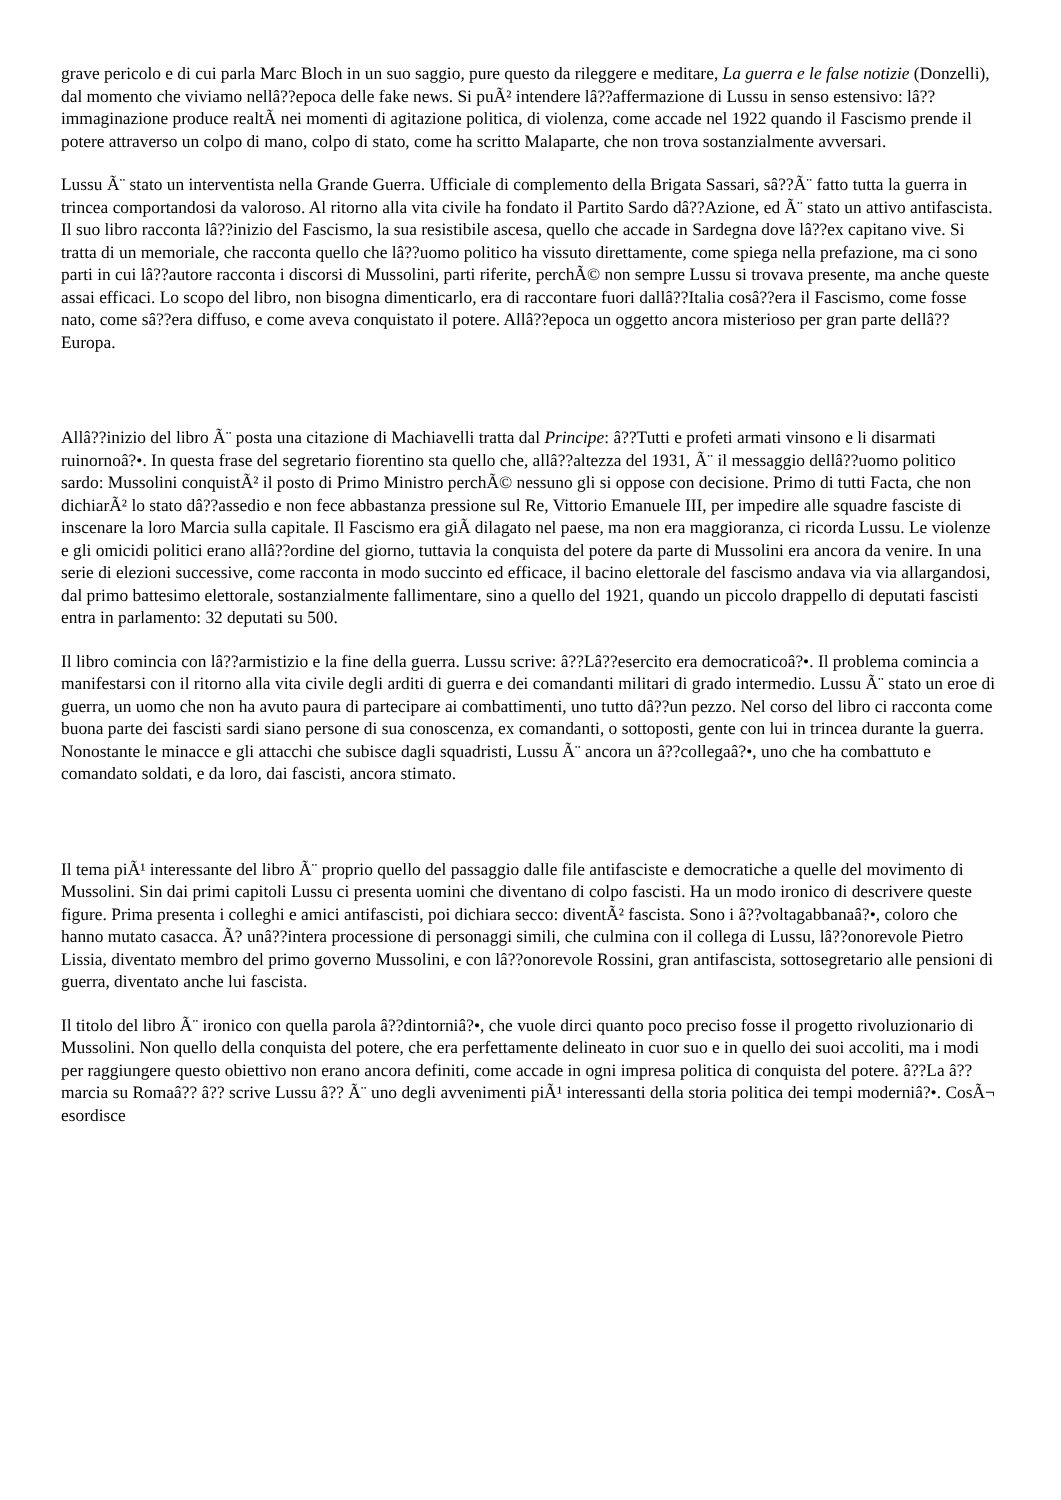grave pericolo e di cui parla Marc Bloch in un suo saggio, pure questo da rileggere e meditare, La guerra e le false notizie (Donzelli), dal momento che viviamo nellâ??epoca delle fake news. Si puÃ² intendere lâ??affermazione di Lussu in senso estensivo: lâ??immaginazione produce realtÃ nei momenti di agitazione politica, di violenza, come accade nel 1922 quando il Fascismo prende il potere attraverso un colpo di mano, colpo di stato, come ha scritto Malaparte, che non trova sostanzialmente avversari.
Lussu Ã¨ stato un interventista nella Grande Guerra. Ufficiale di complemento della Brigata Sassari, sâ??Ã¨ fatto tutta la guerra in trincea comportandosi da valoroso. Al ritorno alla vita civile ha fondato il Partito Sardo dâ??Azione, ed Ã¨ stato un attivo antifascista. Il suo libro racconta lâ??inizio del Fascismo, la sua resistibile ascesa, quello che accade in Sardegna dove lâ??ex capitano vive. Si tratta di un memoriale, che racconta quello che lâ??uomo politico ha vissuto direttamente, come spiega nella prefazione, ma ci sono parti in cui lâ??autore racconta i discorsi di Mussolini, parti riferite, perchÃ© non sempre Lussu si trovava presente, ma anche queste assai efficaci. Lo scopo del libro, non bisogna dimenticarlo, era di raccontare fuori dallâ??Italia cosâ??era il Fascismo, come fosse nato, come sâ??era diffuso, e come aveva conquistato il potere. Allâ??epoca un oggetto ancora misterioso per gran parte dellâ??Europa.
Allâ??inizio del libro Ã¨ posta una citazione di Machiavelli tratta dal Principe: â??Tutti e profeti armati vinsono e li disarmati ruinornoâ?•. In questa frase del segretario fiorentino sta quello che, allâ??altezza del 1931, Ã¨ il messaggio dellâ??uomo politico sardo: Mussolini conquistÃ² il posto di Primo Ministro perchÃ© nessuno gli si oppose con decisione. Primo di tutti Facta, che non dichiarÃ² lo stato dâ??assedio e non fece abbastanza pressione sul Re, Vittorio Emanuele III, per impedire alle squadre fasciste di inscenare la loro Marcia sulla capitale. Il Fascismo era giÃ dilagato nel paese, ma non era maggioranza, ci ricorda Lussu. Le violenze e gli omicidi politici erano allâ??ordine del giorno, tuttavia la conquista del potere da parte di Mussolini era ancora da venire. In una serie di elezioni successive, come racconta in modo succinto ed efficace, il bacino elettorale del fascismo andava via via allargandosi, dal primo battesimo elettorale, sostanzialmente fallimentare, sino a quello del 1921, quando un piccolo drappello di deputati fascisti entra in parlamento: 32 deputati su 500.
Il libro comincia con lâ??armistizio e la fine della guerra. Lussu scrive: â??Lâ??esercito era democraticoâ?•. Il problema comincia a manifestarsi con il ritorno alla vita civile degli arditi di guerra e dei comandanti militari di grado intermedio. Lussu Ã¨ stato un eroe di guerra, un uomo che non ha avuto paura di partecipare ai combattimenti, uno tutto dâ??un pezzo. Nel corso del libro ci racconta come buona parte dei fascisti sardi siano persone di sua conoscenza, ex comandanti, o sottoposti, gente con lui in trincea durante la guerra. Nonostante le minacce e gli attacchi che subisce dagli squadristi, Lussu Ã¨ ancora un â??collegaâ?•, uno che ha combattuto e comandato soldati, e da loro, dai fascisti, ancora stimato.
Il tema piÃ¹ interessante del libro Ã¨ proprio quello del passaggio dalle file antifasciste e democratiche a quelle del movimento di Mussolini. Sin dai primi capitoli Lussu ci presenta uomini che diventano di colpo fascisti. Ha un modo ironico di descrivere queste figure. Prima presenta i colleghi e amici antifascisti, poi dichiara secco: diventÃ² fascista. Sono i â??voltagabbanaâ?•, coloro che hanno mutato casacca. Ã? unâ??intera processione di personaggi simili, che culmina con il collega di Lussu, lâ??onorevole Pietro Lissia, diventato membro del primo governo Mussolini, e con lâ??onorevole Rossini, gran antifascista, sottosegretario alle pensioni di guerra, diventato anche lui fascista.
Il titolo del libro Ã¨ ironico con quella parola â??dintorniâ?•, che vuole dirci quanto poco preciso fosse il progetto rivoluzionario di Mussolini. Non quello della conquista del potere, che era perfettamente delineato in cuor suo e in quello dei suoi accoliti, ma i modi per raggiungere questo obiettivo non erano ancora definiti, come accade in ogni impresa politica di conquista del potere. â??La â??marcia su Romaâ?? â?? scrive Lussu â?? Ã¨ uno degli avvenimenti piÃ¹ interessanti della storia politica dei tempi moderniâ?•. CosÃ¬ esordisce